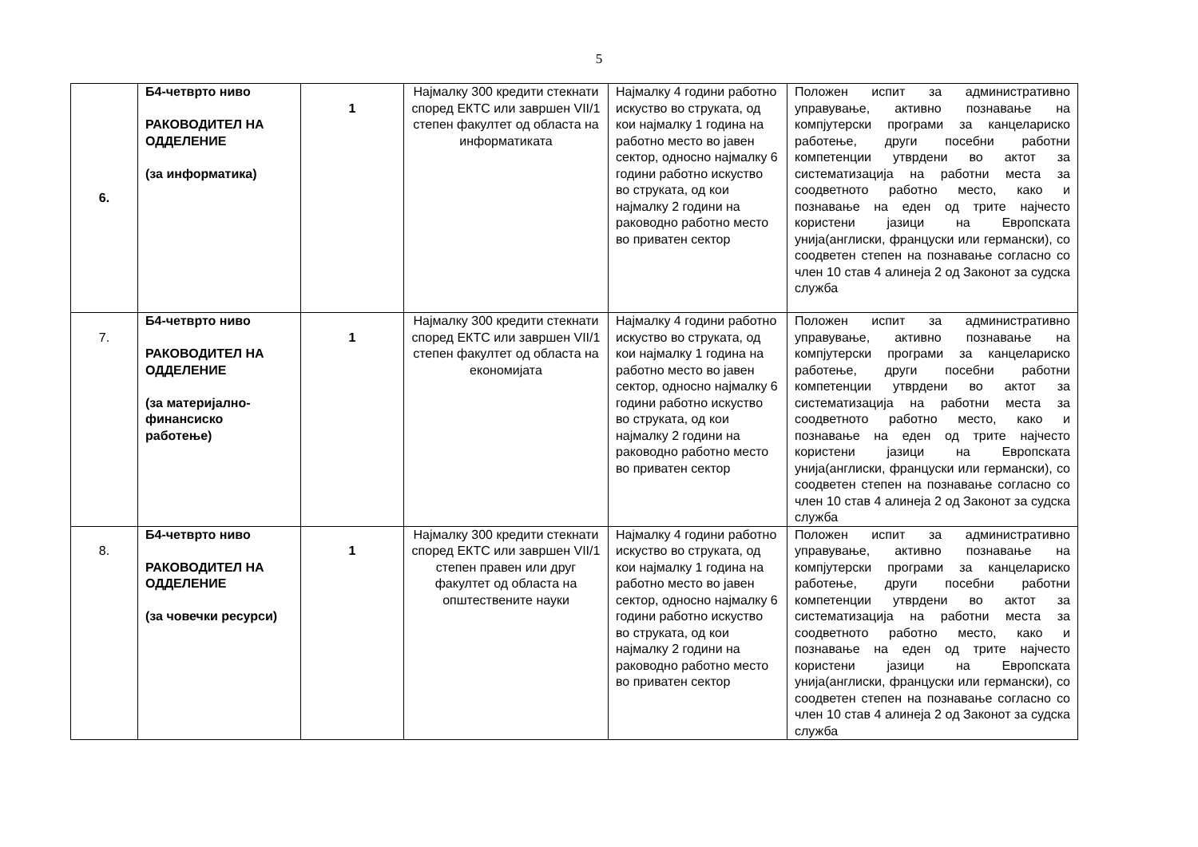5
| 6. | Б4-четврто ниво РАКОВОДИТЕЛ НА ОДДЕЛЕНИЕ (за информатика) | 1 | Најмалку 300 кредити стекнати според ЕКТС или завршен VII/1 степен факултет од областа на информатиката | Најмалку 4 години работно искуство во струката, од кои најмалку 1 година на работно место во јавен сектор, односно најмалку 6 години работно искуство во струката, од кои најмалку 2 години на раководно работно место во приватен сектор | Положен испит за административно управување, активно познавање на компјутерски програми за канцелариско работење, други посебни работни компетенции утврдени во актот за систематизација на работни места за соодветното работно место, како и познавање на еден од трите најчесто користени јазици на Европската унија(англиски, француски или германски), со соодветен степен на познавање согласно со член 10 став 4 алинеја 2 од Законот за судска служба |
| 7. | Б4-четврто ниво РАКОВОДИТЕЛ НА ОДДЕЛЕНИЕ (за материјално-финансиско работење) | 1 | Најмалку 300 кредити стекнати според ЕКТС или завршен VII/1 степен факултет од областа на економијата | Најмалку 4 години работно искуство во струката, од кои најмалку 1 година на работно место во јавен сектор, односно најмалку 6 години работно искуство во струката, од кои најмалку 2 години на раководно работно место во приватен сектор | Положен испит за административно управување, активно познавање на компјутерски програми за канцелариско работење, други посебни работни компетенции утврдени во актот за систематизација на работни места за соодветното работно место, како и познавање на еден од трите најчесто користени јазици на Европската унија(англиски, француски или германски), со соодветен степен на познавање согласно со член 10 став 4 алинеја 2 од Законот за судска служба |
| 8. | Б4-четврто ниво РАКОВОДИТЕЛ НА ОДДЕЛЕНИЕ (за човечки ресурси) | 1 | Најмалку 300 кредити стекнати според ЕКТС или завршен VII/1 степен правен или друг факултет од областа на општествените науки | Најмалку 4 години работно искуство во струката, од кои најмалку 1 година на работно место во јавен сектор, односно најмалку 6 години работно искуство во струката, од кои најмалку 2 години на раководно работно место во приватен сектор | Положен испит за административно управување, активно познавање на компјутерски програми за канцелариско работење, други посебни работни компетенции утврдени во актот за систематизација на работни места за соодветното работно место, како и познавање на еден од трите најчесто користени јазици на Европската унија(англиски, француски или германски), со соодветен степен на познавање согласно со член 10 став 4 алинеја 2 од Законот за судска служба |